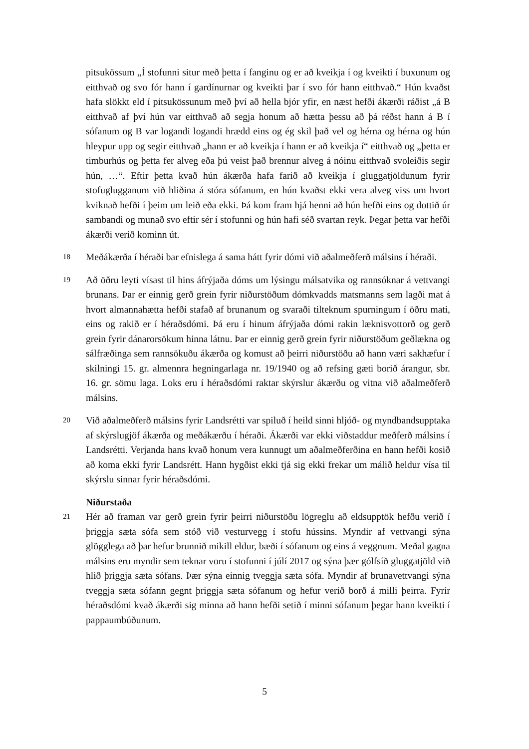pitsukössum „Í stofunni situr með þetta í fanginu og er að kveikja í og kveikti í buxunum og eitthvað og svo fór hann í gardínurnar og kveikti þar í svo fór hann eitthvað.“ Hún kvaðst hafa slökkt eld í pitsukössunum með því að hella bjór yfir, en næst hefði ákærði ráðist „á B eitthvað af því hún var eitthvað að segja honum að hætta þessu að þá réðst hann á B í sófanum og B var logandi logandi hrædd eins og ég skil það vel og hérna og hérna og hún hleypur upp og segir eitthvað „hann er að kveikja í hann er að kveikja í“ eitthvað og „þetta er timburhús og þetta fer alveg eða þú veist það brennur alveg á nóinu eitthvað svoleiðis segir hún, …“. Eftir þetta kvað hún ákærða hafa farið að kveikja í gluggatjöldunum fyrir stofuglugganum við hliðina á stóra sófanum, en hún kvaðst ekki vera alveg viss um hvort kviknað hefði í þeim um leið eða ekki. Þá kom fram hjá henni að hún hefði eins og dottið úr sambandi og munað svo eftir sér í stofunni og hún hafi séð svartan reyk. Þegar þetta var hefði ákærði verið kominn út.
18
Meðákærða í héraði bar efnislega á sama hátt fyrir dómi við aðalmeðferð málsins í héraði.
19
Að öðru leyti vísast til hins áfrýjaða dóms um lýsingu málsatvika og rannsóknar á vettvangi brunans. Þar er einnig gerð grein fyrir niðurstöðum dómkvadds matsmanns sem lagði mat á hvort almannahætta hefði stafað af brunanum og svaraði tilteknum spurningum í öðru mati, eins og rakið er í héraðsdómi. Þá eru í hinum áfrýjaða dómi rakin læknisvottorð og gerð grein fyrir dánarorsökum hinna látnu. Þar er einnig gerð grein fyrir niðurstöðum geðlækna og sálfræðinga sem rannsökuðu ákærða og komust að þeirri niðurstöðu að hann væri sakhæfur í skilningi 15. gr. almennra hegningarlaga nr. 19/1940 og að refsing gæti borið árangur, sbr. 16. gr. sömu laga. Loks eru í héraðsdómi raktar skýrslur ákærðu og vitna við aðalmeðferð málsins.
20
Við aðalmeðferð málsins fyrir Landsrétti var spiluð í heild sinni hljóð- og myndbandsupptaka af skýrslugjöf ákærða og meðákærðu í héraði. Ákærði var ekki viðstaddur meðferð málsins í Landsrétti. Verjanda hans kvað honum vera kunnugt um aðalmeðferðina en hann hefði kosið að koma ekki fyrir Landsrétt. Hann hygðist ekki tjá sig ekki frekar um málið heldur vísa til skýrslu sinnar fyrir héraðsdómi.
Niðurstaða
21
Hér að framan var gerð grein fyrir þeirri niðurstöðu lögreglu að eldsupptök hefðu verið í þriggja sæta sófa sem stóð við vesturvegg í stofu hússins. Myndir af vettvangi sýna glögglega að þar hefur brunnið mikill eldur, bæði í sófanum og eins á veggnum. Meðal gagna málsins eru myndir sem teknar voru í stofunni í júlí 2017 og sýna þær gólfsíð gluggatjöld við hlið þriggja sæta sófans. Þær sýna einnig tveggja sæta sófa. Myndir af brunavettvangi sýna tveggja sæta sófann gegnt þriggja sæta sófanum og hefur verið borð á milli þeirra. Fyrir héraðsdómi kvað ákærði sig minna að hann hefði setið í minni sófanum þegar hann kveikti í pappaumbúðunum.
5